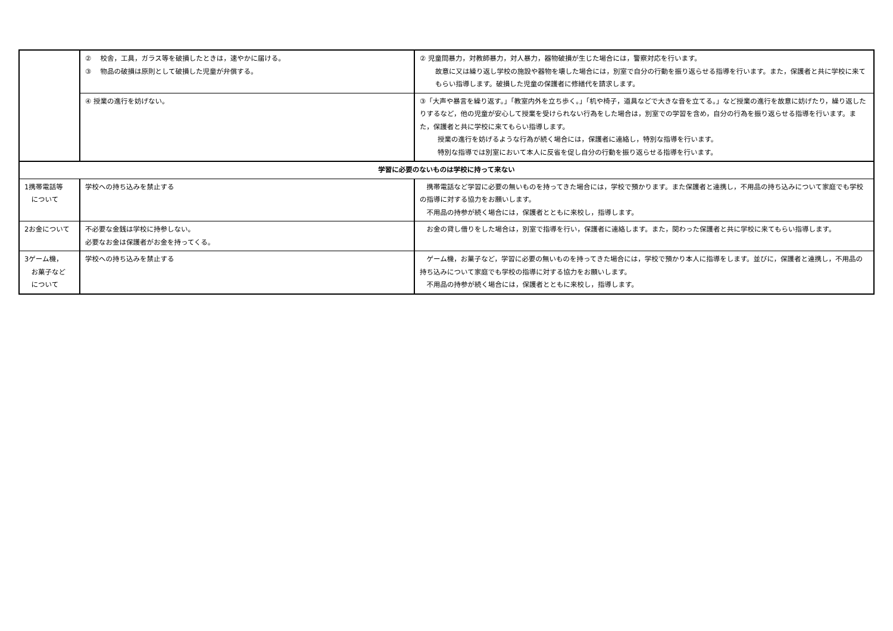| | ② 校舎，工具，ガラス等を破損したときは，速やかに届ける。 ③ 物品の破損は原則として破損した児童が弁償する。 | ② 児童間暴力，対教師暴力，対人暴力，器物破損が生じた場合には，警察対応を行います。 故意に又は繰り返し学校の施設や器物を壊した場合には，別室で自分の行動を振り返らせる指導を行います。また，保護者と共に学校に来てもらい指導します。破損した児童の保護者に修繕代を請求します。 |
| | ④ 授業の進行を妨げない。 | ③「大声や暴言を繰り返す。」「教室内外を立ち歩く。」「机や椅子，道具などで大きな音を立てる。」など授業の進行を故意に妨げたり，繰り返したりするなど，他の児童が安心して授業を受けられない行為をした場合は，別室での学習を含め，自分の行為を振り返らせる指導を行います。また，保護者と共に学校に来てもらい指導します。 授業の進行を妨げるような行為が続く場合には，保護者に連絡し，特別な指導を行います。 特別な指導では別室において本人に反省を促し自分の行動を振り返らせる指導を行います。 |
| 学習に必要のないものは学校に持って来ない | | |
| 1携帯電話等 について | 学校への持ち込みを禁止する | 携帯電話など学習に必要の無いものを持ってきた場合には，学校で預かります。また保護者と連携し，不用品の持ち込みについて家庭でも学校の指導に対する協力をお願いします。 不用品の持参が続く場合には，保護者とともに来校し，指導します。 |
| 2お金について | 不必要な金銭は学校に持参しない。 必要なお金は保護者がお金を持ってくる。 | お金の貸し借りをした場合は，別室で指導を行い，保護者に連絡します。また，関わった保護者と共に学校に来てもらい指導します。 |
| 3ゲーム機， お菓子など について | 学校への持ち込みを禁止する | ゲーム機，お菓子など，学習に必要の無いものを持ってきた場合には，学校で預かり本人に指導をします。並びに，保護者と連携し，不用品の持ち込みについて家庭でも学校の指導に対する協力をお願いします。 不用品の持参が続く場合には，保護者とともに来校し，指導します。 |